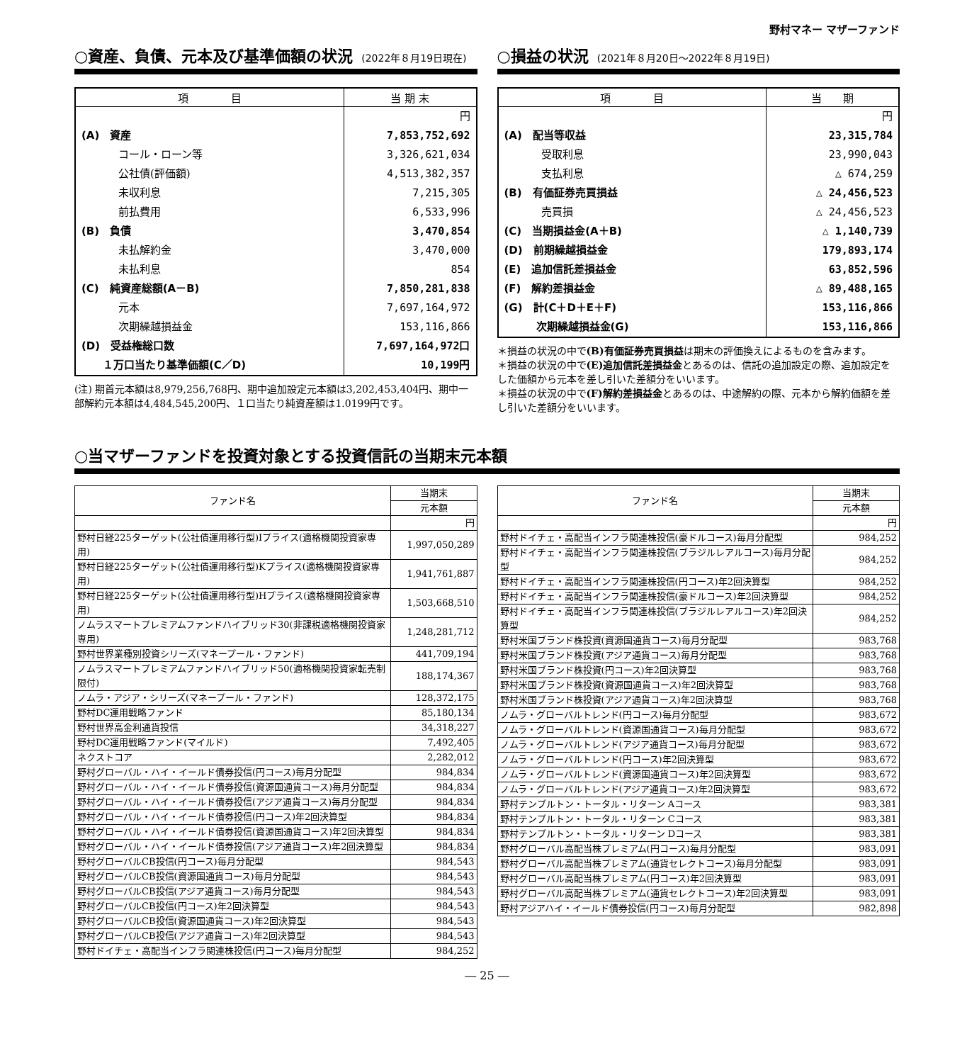野村マネー マザーファンド
○資産、負債、元本及び基準価額の状況 (2022年８月19日現在)
| 項 目 | 当 期 末 |
| --- | --- |
| | 円 |
| (A) 資産 | 7,853,752,692 |
| コール・ローン等 | 3,326,621,034 |
| 公社債(評価額) | 4,513,382,357 |
| 未収利息 | 7,215,305 |
| 前払費用 | 6,533,996 |
| (B) 負債 | 3,470,854 |
| 未払解約金 | 3,470,000 |
| 未払利息 | 854 |
| (C) 純資産総額(A－B) | 7,850,281,838 |
| 元本 | 7,697,164,972 |
| 次期繰越損益金 | 153,116,866 |
| (D) 受益権総口数 | 7,697,164,972口 |
| １万口当たり基準価額(C／D) | 10,199円 |
(注) 期首元本額は8,979,256,768円、期中追加設定元本額は3,202,453,404円、期中一部解約元本額は4,484,545,200円、１口当たり純資産額は1.0199円です。
○損益の状況 (2021年８月20日～2022年８月19日)
| 項 目 | 当 期 |
| --- | --- |
| | 円 |
| (A) 配当等収益 | 23,315,784 |
| 受取利息 | 23,990,043 |
| 支払利息 | △ 674,259 |
| (B) 有価証券売買損益 | △ 24,456,523 |
| 売買損 | △ 24,456,523 |
| (C) 当期損益金(A＋B) | △ 1,140,739 |
| (D) 前期繰越損益金 | 179,893,174 |
| (E) 追加信託差損益金 | 63,852,596 |
| (F) 解約差損益金 | △ 89,488,165 |
| (G) 計(C＋D＋E＋F) | 153,116,866 |
| 次期繰越損益金(G) | 153,116,866 |
＊損益の状況の中で(B)有価証券売買損益は期末の評価換えによるものを含みます。
＊損益の状況の中で(E)追加信託差損益金とあるのは、信託の追加設定の際、追加設定をした価額から元本を差し引いた差額分をいいます。
＊損益の状況の中で(F)解約差損益金とあるのは、中途解約の際、元本から解約価額を差し引いた差額分をいいます。
○当マザーファンドを投資対象とする投資信託の当期末元本額
| ファンド名 | 当期末 |
| --- | --- |
| | 元本額 |
| | 円 |
| 野村日経225ターゲット(公社債運用移行型)Iプライス(適格機関投資家専用) | 1,997,050,289 |
| 野村日経225ターゲット(公社債運用移行型)Kプライス(適格機関投資家専用) | 1,941,761,887 |
| 野村日経225ターゲット(公社債運用移行型)Hプライス(適格機関投資家専用) | 1,503,668,510 |
| ノムラスマートプレミアムファンドハイブリッド30(非課税適格機関投資家専用) | 1,248,281,712 |
| 野村世界業種別投資シリーズ(マネープール・ファンド) | 441,709,194 |
| ノムラスマートプレミアムファンドハイブリッド50(適格機関投資家転売制限付) | 188,174,367 |
| ノムラ・アジア・シリーズ(マネープール・ファンド) | 128,372,175 |
| 野村DC運用戦略ファンド | 85,180,134 |
| 野村世界高金利通貨投信 | 34,318,227 |
| 野村DC運用戦略ファンド(マイルド) | 7,492,405 |
| ネクストコア | 2,282,012 |
| 野村グローバル・ハイ・イールド債券投信(円コース)毎月分配型 | 984,834 |
| 野村グローバル・ハイ・イールド債券投信(資源国通貨コース)毎月分配型 | 984,834 |
| 野村グローバル・ハイ・イールド債券投信(アジア通貨コース)毎月分配型 | 984,834 |
| 野村グローバル・ハイ・イールド債券投信(円コース)年2回決算型 | 984,834 |
| 野村グローバル・ハイ・イールド債券投信(資源国通貨コース)年2回決算型 | 984,834 |
| 野村グローバル・ハイ・イールド債券投信(アジア通貨コース)年2回決算型 | 984,834 |
| 野村グローバルCB投信(円コース)毎月分配型 | 984,543 |
| 野村グローバルCB投信(資源国通貨コース)毎月分配型 | 984,543 |
| 野村グローバルCB投信(アジア通貨コース)毎月分配型 | 984,543 |
| 野村グローバルCB投信(円コース)年2回決算型 | 984,543 |
| 野村グローバルCB投信(資源国通貨コース)年2回決算型 | 984,543 |
| 野村グローバルCB投信(アジア通貨コース)年2回決算型 | 984,543 |
| 野村ドイチェ・高配当インフラ関連株投信(円コース)毎月分配型 | 984,252 |
| ファンド名 | 当期末 |
| --- | --- |
| | 元本額 |
| | 円 |
| 野村ドイチェ・高配当インフラ関連株投信(豪ドルコース)毎月分配型 | 984,252 |
| 野村ドイチェ・高配当インフラ関連株投信(ブラジルレアルコース)毎月分配型 | 984,252 |
| 野村ドイチェ・高配当インフラ関連株投信(円コース)年2回決算型 | 984,252 |
| 野村ドイチェ・高配当インフラ関連株投信(豪ドルコース)年2回決算型 | 984,252 |
| 野村ドイチェ・高配当インフラ関連株投信(ブラジルレアルコース)年2回決算型 | 984,252 |
| 野村米国ブランド株投資(資源国通貨コース)毎月分配型 | 983,768 |
| 野村米国ブランド株投資(アジア通貨コース)毎月分配型 | 983,768 |
| 野村米国ブランド株投資(円コース)年2回決算型 | 983,768 |
| 野村米国ブランド株投資(資源国通貨コース)年2回決算型 | 983,768 |
| 野村米国ブランド株投資(アジア通貨コース)年2回決算型 | 983,768 |
| ノムラ・グローバルトレンド(円コース)毎月分配型 | 983,672 |
| ノムラ・グローバルトレンド(資源国通貨コース)毎月分配型 | 983,672 |
| ノムラ・グローバルトレンド(アジア通貨コース)毎月分配型 | 983,672 |
| ノムラ・グローバルトレンド(円コース)年2回決算型 | 983,672 |
| ノムラ・グローバルトレンド(資源国通貨コース)年2回決算型 | 983,672 |
| ノムラ・グローバルトレンド(アジア通貨コース)年2回決算型 | 983,672 |
| 野村テンプルトン・トータル・リターン Aコース | 983,381 |
| 野村テンプルトン・トータル・リターン Cコース | 983,381 |
| 野村テンプルトン・トータル・リターン Dコース | 983,381 |
| 野村グローバル高配当株プレミアム(円コース)毎月分配型 | 983,091 |
| 野村グローバル高配当株プレミアム(通貨セレクトコース)毎月分配型 | 983,091 |
| 野村グローバル高配当株プレミアム(円コース)年2回決算型 | 983,091 |
| 野村グローバル高配当株プレミアム(通貨セレクトコース)年2回決算型 | 983,091 |
| 野村アジアハイ・イールド債券投信(円コース)毎月分配型 | 982,898 |
― 25 ―